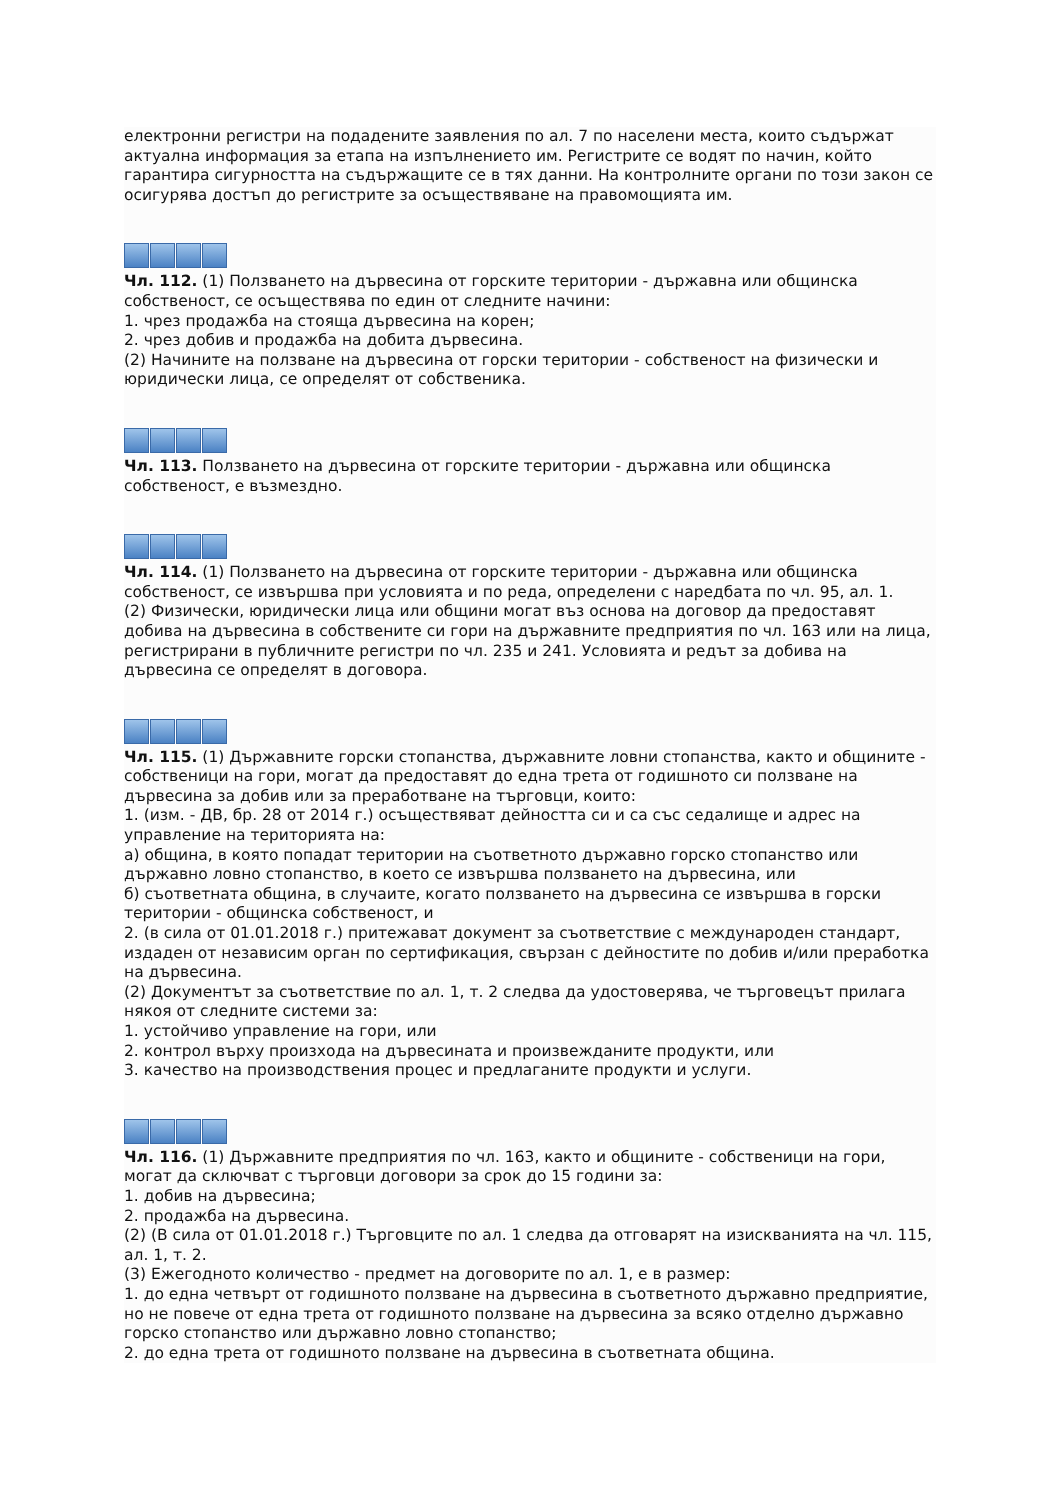електронни регистри на подадените заявления по ал. 7 по населени места, които съдържат актуална информация за етапа на изпълнението им. Регистрите се водят по начин, който гарантира сигурността на съдържащите се в тях данни. На контролните органи по този закон се осигурява достъп до регистрите за осъществяване на правомощията им.
Чл. 112. (1) Ползването на дървесина от горските територии - държавна или общинска собственост, се осъществява по един от следните начини:
1. чрез продажба на стояща дървесина на корен;
2. чрез добив и продажба на добита дървесина.
(2) Начините на ползване на дървесина от горски територии - собственост на физически и юридически лица, се определят от собственика.
Чл. 113. Ползването на дървесина от горските територии - държавна или общинска собственост, е възмездно.
Чл. 114. (1) Ползването на дървесина от горските територии - държавна или общинска собственост, се извършва при условията и по реда, определени с наредбата по чл. 95, ал. 1.
(2) Физически, юридически лица или общини могат въз основа на договор да предоставят добива на дървесина в собствените си гори на държавните предприятия по чл. 163 или на лица, регистрирани в публичните регистри по чл. 235 и 241. Условията и редът за добива на дървесина се определят в договора.
Чл. 115. (1) Държавните горски стопанства, държавните ловни стопанства, както и общините - собственици на гори, могат да предоставят до една трета от годишното си ползване на дървесина за добив или за преработване на търговци, които:
1. (изм. - ДВ, бр. 28 от 2014 г.) осъществяват дейността си и са със седалище и адрес на управление на територията на:
а) община, в която попадат територии на съответното държавно горско стопанство или държавно ловно стопанство, в което се извършва ползването на дървесина, или
б) съответната община, в случаите, когато ползването на дървесина се извършва в горски територии - общинска собственост, и
2. (в сила от 01.01.2018 г.) притежават документ за съответствие с международен стандарт, издаден от независим орган по сертификация, свързан с дейностите по добив и/или преработка на дървесина.
(2) Документът за съответствие по ал. 1, т. 2 следва да удостоверява, че търговецът прилага някоя от следните системи за:
1. устойчиво управление на гори, или
2. контрол върху произхода на дървесината и произвежданите продукти, или
3. качество на производствения процес и предлаганите продукти и услуги.
Чл. 116. (1) Държавните предприятия по чл. 163, както и общините - собственици на гори, могат да сключват с търговци договори за срок до 15 години за:
1. добив на дървесина;
2. продажба на дървесина.
(2) (В сила от 01.01.2018 г.) Търговците по ал. 1 следва да отговарят на изискванията на чл. 115, ал. 1, т. 2.
(3) Ежегодното количество - предмет на договорите по ал. 1, е в размер:
1. до една четвърт от годишното ползване на дървесина в съответното държавно предприятие, но не повече от една трета от годишното ползване на дървесина за всяко отделно държавно горско стопанство или държавно ловно стопанство;
2. до една трета от годишното ползване на дървесина в съответната община.